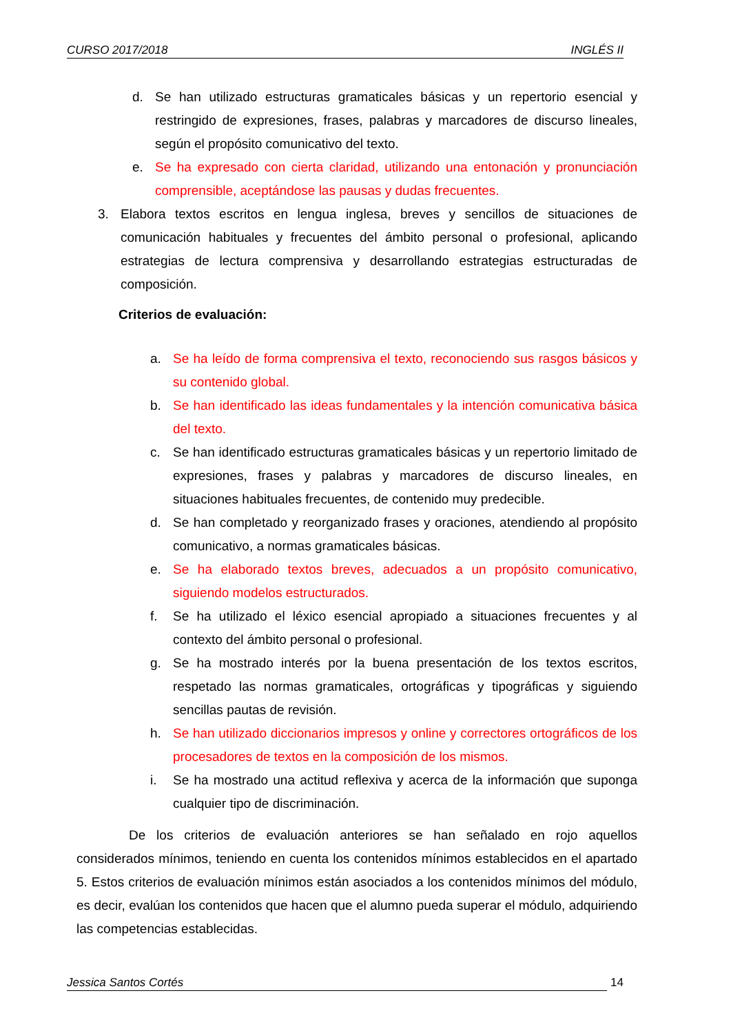CURSO 2017/2018 INGLÉS II
d. Se han utilizado estructuras gramaticales básicas y un repertorio esencial y restringido de expresiones, frases, palabras y marcadores de discurso lineales, según el propósito comunicativo del texto.
e. Se ha expresado con cierta claridad, utilizando una entonación y pronunciación comprensible, aceptándose las pausas y dudas frecuentes.
3. Elabora textos escritos en lengua inglesa, breves y sencillos de situaciones de comunicación habituales y frecuentes del ámbito personal o profesional, aplicando estrategias de lectura comprensiva y desarrollando estrategias estructuradas de composición.
Criterios de evaluación:
a. Se ha leído de forma comprensiva el texto, reconociendo sus rasgos básicos y su contenido global.
b. Se han identificado las ideas fundamentales y la intención comunicativa básica del texto.
c. Se han identificado estructuras gramaticales básicas y un repertorio limitado de expresiones, frases y palabras y marcadores de discurso lineales, en situaciones habituales frecuentes, de contenido muy predecible.
d. Se han completado y reorganizado frases y oraciones, atendiendo al propósito comunicativo, a normas gramaticales básicas.
e. Se ha elaborado textos breves, adecuados a un propósito comunicativo, siguiendo modelos estructurados.
f. Se ha utilizado el léxico esencial apropiado a situaciones frecuentes y al contexto del ámbito personal o profesional.
g. Se ha mostrado interés por la buena presentación de los textos escritos, respetado las normas gramaticales, ortográficas y tipográficas y siguiendo sencillas pautas de revisión.
h. Se han utilizado diccionarios impresos y online y correctores ortográficos de los procesadores de textos en la composición de los mismos.
i. Se ha mostrado una actitud reflexiva y acerca de la información que suponga cualquier tipo de discriminación.
De los criterios de evaluación anteriores se han señalado en rojo aquellos considerados mínimos, teniendo en cuenta los contenidos mínimos establecidos en el apartado 5. Estos criterios de evaluación mínimos están asociados a los contenidos mínimos del módulo, es decir, evalúan los contenidos que hacen que el alumno pueda superar el módulo, adquiriendo las competencias establecidas.
Jessica Santos Cortés 14